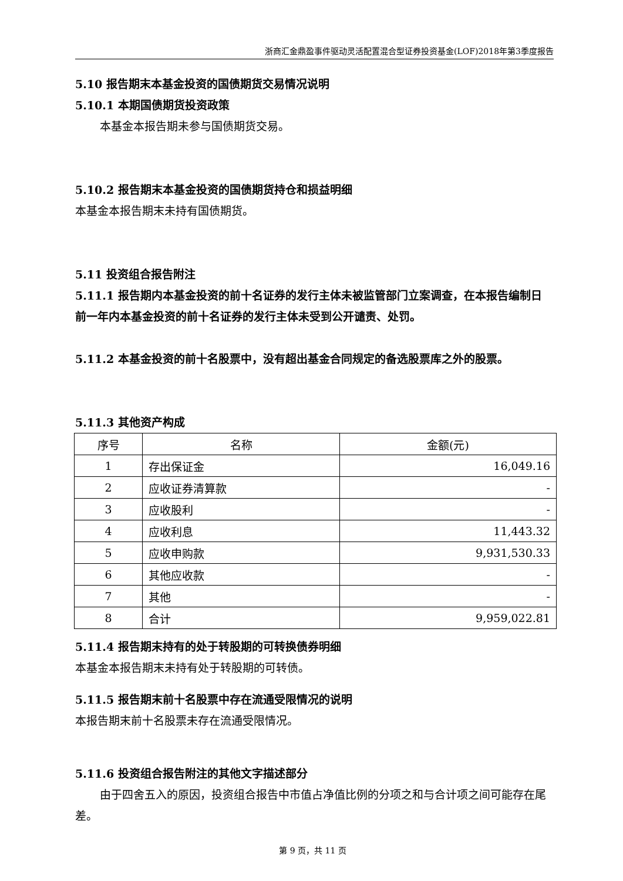浙商汇金鼎盈事件驱动灵活配置混合型证券投资基金(LOF)2018年第3季度报告
5.10 报告期末本基金投资的国债期货交易情况说明
5.10.1 本期国债期货投资政策
本基金本报告期未参与国债期货交易。
5.10.2 报告期末本基金投资的国债期货持仓和损益明细
本基金本报告期末未持有国债期货。
5.11 投资组合报告附注
5.11.1 报告期内本基金投资的前十名证券的发行主体未被监管部门立案调查，在本报告编制日前一年内本基金投资的前十名证券的发行主体未受到公开谴责、处罚。
5.11.2 本基金投资的前十名股票中，没有超出基金合同规定的备选股票库之外的股票。
5.11.3 其他资产构成
| 序号 | 名称 | 金额(元) |
| --- | --- | --- |
| 1 | 存出保证金 | 16,049.16 |
| 2 | 应收证券清算款 | - |
| 3 | 应收股利 | - |
| 4 | 应收利息 | 11,443.32 |
| 5 | 应收申购款 | 9,931,530.33 |
| 6 | 其他应收款 | - |
| 7 | 其他 | - |
| 8 | 合计 | 9,959,022.81 |
5.11.4 报告期末持有的处于转股期的可转换债券明细
本基金本报告期末未持有处于转股期的可转债。
5.11.5 报告期末前十名股票中存在流通受限情况的说明
本报告期末前十名股票未存在流通受限情况。
5.11.6 投资组合报告附注的其他文字描述部分
由于四舍五入的原因，投资组合报告中市值占净值比例的分项之和与合计项之间可能存在尾差。
第 9 页，共 11 页